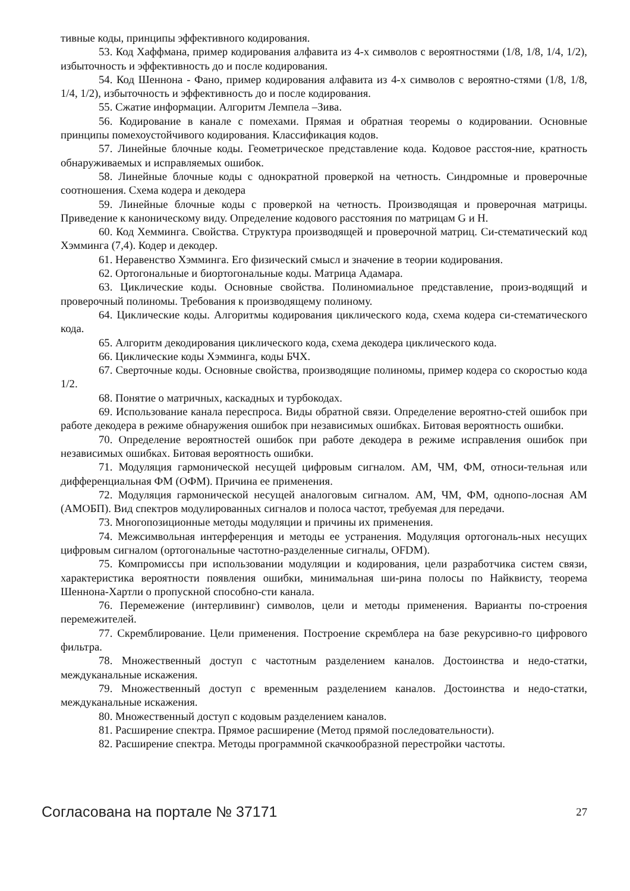тивные коды, принципы эффективного кодирования.
53. Код Хаффмана, пример кодирования алфавита из 4-х символов с вероятностями (1/8, 1/8, 1/4, 1/2), избыточность и эффективность до и после кодирования.
54. Код Шеннона - Фано, пример кодирования алфавита из 4-х символов с вероятно-стями (1/8, 1/8, 1/4, 1/2), избыточность и эффективность до и после кодирования.
55. Сжатие информации. Алгоритм Лемпела –Зива.
56. Кодирование в канале с помехами. Прямая и обратная теоремы о кодировании. Основные принципы помехоустойчивого кодирования. Классификация кодов.
57. Линейные блочные коды. Геометрическое представление кода. Кодовое расстоя-ние, кратность обнаруживаемых и исправляемых ошибок.
58. Линейные блочные коды с однократной проверкой на четность. Синдромные и проверочные соотношения. Схема кодера и декодера
59. Линейные блочные коды с проверкой на четность. Производящая и проверочная матрицы. Приведение к каноническому виду. Определение кодового расстояния по матрицам G и H.
60. Код Хемминга. Свойства. Структура производящей и проверочной матриц. Си-стематический код Хэмминга (7,4). Кодер и декодер.
61. Неравенство Хэмминга. Его физический смысл и значение в теории кодирования.
62. Ортогональные и биортогональные коды. Матрица Адамара.
63. Циклические коды. Основные свойства. Полиномиальное представление, произ-водящий и проверочный полиномы. Требования к производящему полиному.
64. Циклические коды. Алгоритмы кодирования циклического кода, схема кодера си-стематического кода.
65. Алгоритм декодирования циклического кода, схема декодера циклического кода.
66. Циклические коды Хэмминга, коды БЧХ.
67. Сверточные коды. Основные свойства, производящие полиномы, пример кодера со скоростью кода 1/2.
68. Понятие о матричных, каскадных и турбокодах.
69. Использование канала переспроса. Виды обратной связи. Определение вероятно-стей ошибок при работе декодера в режиме обнаружения ошибок при независимых ошибках. Битовая вероятность ошибки.
70. Определение вероятностей ошибок при работе декодера в режиме исправления ошибок при независимых ошибках. Битовая вероятность ошибки.
71. Модуляция гармонической несущей цифровым сигналом. АМ, ЧМ, ФМ, относи-тельная или дифференциальная ФМ (ОФМ). Причина ее применения.
72. Модуляция гармонической несущей аналоговым сигналом. АМ, ЧМ, ФМ, однопо-лосная АМ (АМОБП). Вид спектров модулированных сигналов и полоса частот, требуемая для передачи.
73. Многопозиционные методы модуляции и причины их применения.
74. Межсимвольная интерференция и методы ее устранения. Модуляция ортогональ-ных несущих цифровым сигналом (ортогональные частотно-разделенные сигналы, OFDM).
75. Компромиссы при использовании модуляции и кодирования, цели разработчика систем связи, характеристика вероятности появления ошибки, минимальная ши-рина полосы по Найквисту, теорема Шеннона-Хартли о пропускной способно-сти канала.
76. Перемежение (интерливинг) символов, цели и методы применения. Варианты по-строения перемежителей.
77. Скремблирование. Цели применения. Построение скремблера на базе рекурсивно-го цифрового фильтра.
78. Множественный доступ с частотным разделением каналов. Достоинства и недо-статки, междуканальные искажения.
79. Множественный доступ с временным разделением каналов. Достоинства и недо-статки, междуканальные искажения.
80. Множественный доступ с кодовым разделением каналов.
81. Расширение спектра. Прямое расширение (Метод прямой последовательности).
82. Расширение спектра. Методы программной скачкообразной перестройки частоты.
Согласована на портале № 37171 27